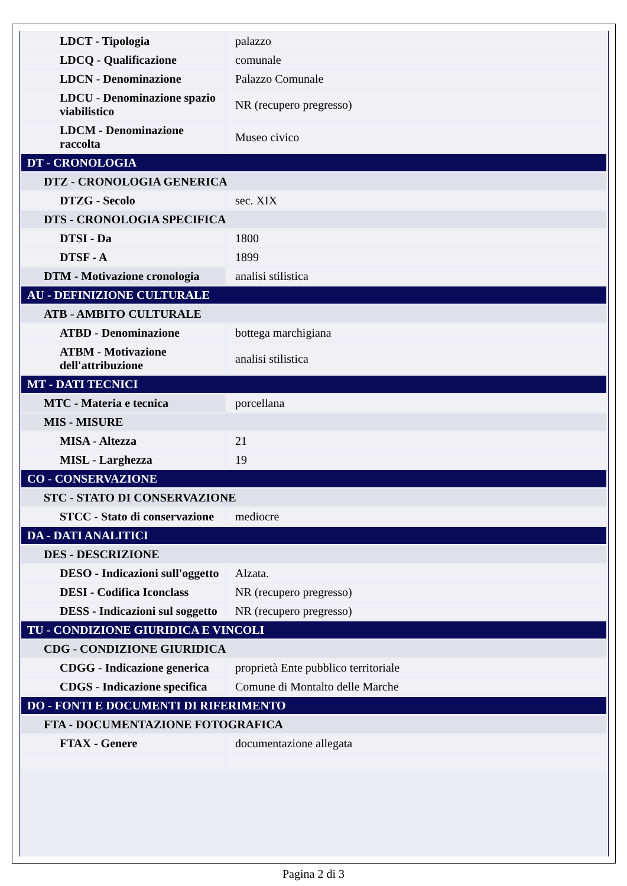| LDCT - Tipologia | palazzo |
| LDCQ - Qualificazione | comunale |
| LDCN - Denominazione | Palazzo Comunale |
| LDCU - Denominazione spazio viabilistico | NR (recupero pregresso) |
| LDCM - Denominazione raccolta | Museo civico |
| DT - CRONOLOGIA | |
| DTZ - CRONOLOGIA GENERICA | |
| DTZG - Secolo | sec. XIX |
| DTS - CRONOLOGIA SPECIFICA | |
| DTSI - Da | 1800 |
| DTSF - A | 1899 |
| DTM - Motivazione cronologia | analisi stilistica |
| AU - DEFINIZIONE CULTURALE | |
| ATB - AMBITO CULTURALE | |
| ATBD - Denominazione | bottega marchigiana |
| ATBM - Motivazione dell'attribuzione | analisi stilistica |
| MT - DATI TECNICI | |
| MTC - Materia e tecnica | porcellana |
| MIS - MISURE | |
| MISA - Altezza | 21 |
| MISL - Larghezza | 19 |
| CO - CONSERVAZIONE | |
| STC - STATO DI CONSERVAZIONE | |
| STCC - Stato di conservazione | mediocre |
| DA - DATI ANALITICI | |
| DES - DESCRIZIONE | |
| DESO - Indicazioni sull'oggetto | Alzata. |
| DESI - Codifica Iconclass | NR (recupero pregresso) |
| DESS - Indicazioni sul soggetto | NR (recupero pregresso) |
| TU - CONDIZIONE GIURIDICA E VINCOLI | |
| CDG - CONDIZIONE GIURIDICA | |
| CDGG - Indicazione generica | proprietà Ente pubblico territoriale |
| CDGS - Indicazione specifica | Comune di Montalto delle Marche |
| DO - FONTI E DOCUMENTI DI RIFERIMENTO | |
| FTA - DOCUMENTAZIONE FOTOGRAFICA | |
| FTAX - Genere | documentazione allegata |
Pagina 2 di 3